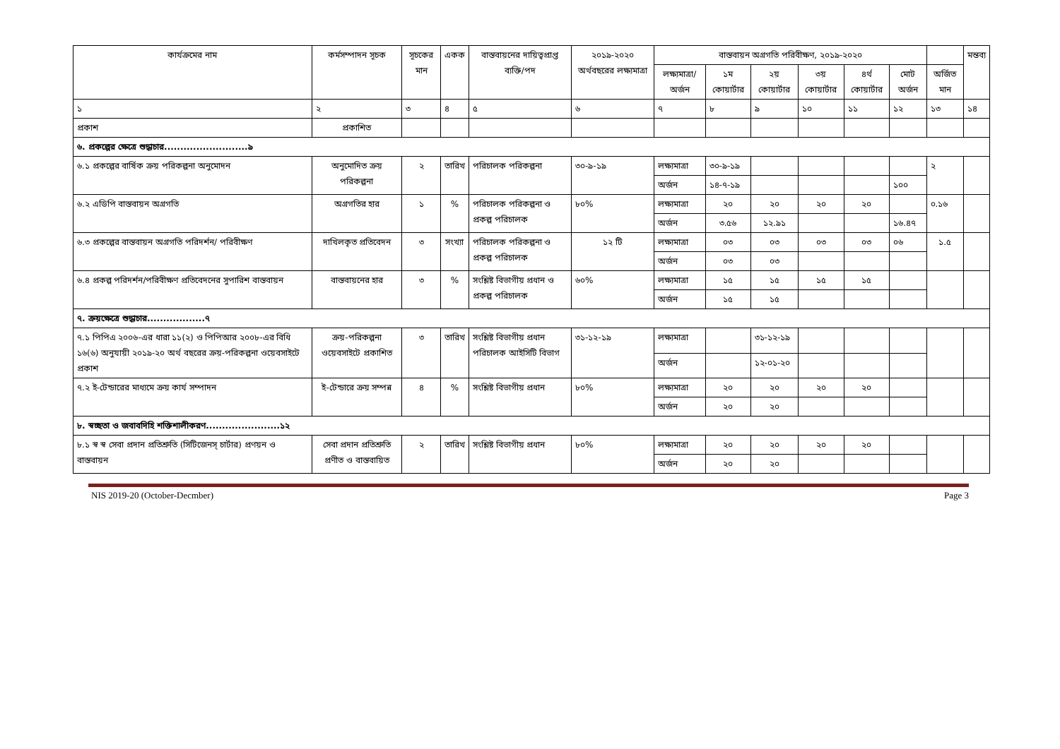| কার্যক্রমের নাম | কর্মসম্পাদন সূচক | সূচকের মান | একক | বাস্তবায়নের দায়িত্বপ্রাপ্ত ব্যক্তি/পদ | ২০১৯-২০২০ অর্থবছরের লক্ষ্যমাত্রা | বাস্তবায়ন অগ্রগতি পরিবীক্ষণ, ২০১৯-২০২০ | | | | | | | মন্তব্য |
| --- | --- | --- | --- | --- | --- | --- | --- | --- | --- | --- | --- | --- | --- |
| | | | | | | লক্ষ্যমাত্রা/ অর্জন | ১ম কোয়ার্টার | ২য় কোয়ার্টার | ৩য় কোয়ার্টার | ৪র্থ কোয়ার্টার | মোট অর্জন | অর্জিত মান | |
| ১ | ২ | ৩ | ৪ | ৫ | ৬ | ৭ | ৮ | ৯ | ১০ | ১১ | ১২ | ১৩ | ১৪ |
| প্রকাশ | প্রকাশিত | | | | | | | | | | | | |
| ৬. প্রকল্পের ক্ষেত্রে শুদ্ধাচার..........................৯ | | | | | | | | | | | | | |
| ৬.১ প্রকল্পের বার্ষিক ক্রয় পরিকল্পনা অনুমোদন | অনুমোদিত ক্রয় পরিকল্পনা | ২ | তারিখ | পরিচালক পরিকল্পনা | ৩০-৯-১৯ | লক্ষ্যমাত্রা | ৩০-৯-১৯ | | | | | ২ | |
| | | | | | | অর্জন | ১৪-৭-১৯ | | | | ১০০ | | |
| ৬.২ এডিপি বাস্তবায়ন অগ্রগতি | অগ্রগতির হার | ১ | % | পরিচালক পরিকল্পনা ও প্রকল্প পরিচালক | ৮০% | লক্ষ্যমাত্রা | ২০ | ২০ | ২০ | ২০ | | ০.১৬ | |
| | | | | | | অর্জন | ৩.৫৬ | ১২.৯১ | | | ১৬.৪৭ | | |
| ৬.৩ প্রকল্পের বাস্তবায়ন অগ্রগতি পরিদর্শন/ পরিবীক্ষণ | দাখিলকৃত প্রতিবেদন | ৩ | সংখ্যা | পরিচালক পরিকল্পনা ও প্রকল্প পরিচালক | ১২ টি | লক্ষ্যমাত্রা | ০৩ | ০৩ | ০৩ | ০৩ | ০৬ | ১.৫ | |
| | | | | | | অর্জন | ০৩ | ০৩ | | | | | |
| ৬.৪ প্রকল্প পরিদর্শন/পরিবীক্ষণ প্রতিবেদনের সুপারিশ বাস্তবায়ন | বাস্তবায়নের হার | ৩ | % | সংশ্লিষ্ট বিভাগীয় প্রধান ও প্রকল্প পরিচালক | ৬০% | লক্ষ্যমাত্রা | ১৫ | ১৫ | ১৫ | ১৫ | | | |
| | | | | | | অর্জন | ১৫ | ১৫ | | | | | |
| ৭. ক্রয়ক্ষেত্রে শুদ্ধাচার..................৭ | | | | | | | | | | | | | |
| ৭.১ পিপিএ ২০০৬-এর ধারা ১১(২) ও পিপিআর ২০০৮-এর বিধি ১৬(৬) অনুযায়ী ২০১৯-২০ অর্থ বছরের ক্রয়-পরিকল্পনা ওয়েবসাইটে প্রকাশ | ক্রয়-পরিকল্পনা ওয়েবসাইটে প্রকাশিত | ৩ | তারিখ | সংশ্লিষ্ট বিভাগীয় প্রধান পরিচালক আইসিটি বিভাগ | ৩১-১২-১৯ | লক্ষ্যমাত্রা | | ৩১-১২-১৯ | | | | | |
| | | | | | | অর্জন | | ১২-০১-২০ | | | | | |
| ৭.২ ই-টেন্ডারের মাধ্যমে ক্রয় কার্য সম্পাদন | ই-টেন্ডারে ক্রয় সম্পন্ন | ৪ | % | সংশ্লিষ্ট বিভাগীয় প্রধান | ৮০% | লক্ষ্যমাত্রা | ২০ | ২০ | ২০ | ২০ | | | |
| | | | | | | অর্জন | ২০ | ২০ | | | | | |
| ৮. স্বচ্ছতা ও জবাবদিহি শক্তিশালীকরণ.......................১২ | | | | | | | | | | | | | |
| ৮.১ স্ব স্ব সেবা প্রদান প্রতিশ্রুতি (সিটিজেনস্ চার্টার) প্রণয়ন ও বাস্তবায়ন | সেবা প্রদান প্রতিশ্রুতি প্রণীত ও বাস্তবায়িত | ২ | তারিখ | সংশ্লিষ্ট বিভাগীয় প্রধান | ৮০% | লক্ষ্যমাত্রা | ২০ | ২০ | ২০ | ২০ | | | |
| | | | | | | অর্জন | ২০ | ২০ | | | | | |
NIS 2019-20 (October-Decmber) Page 3